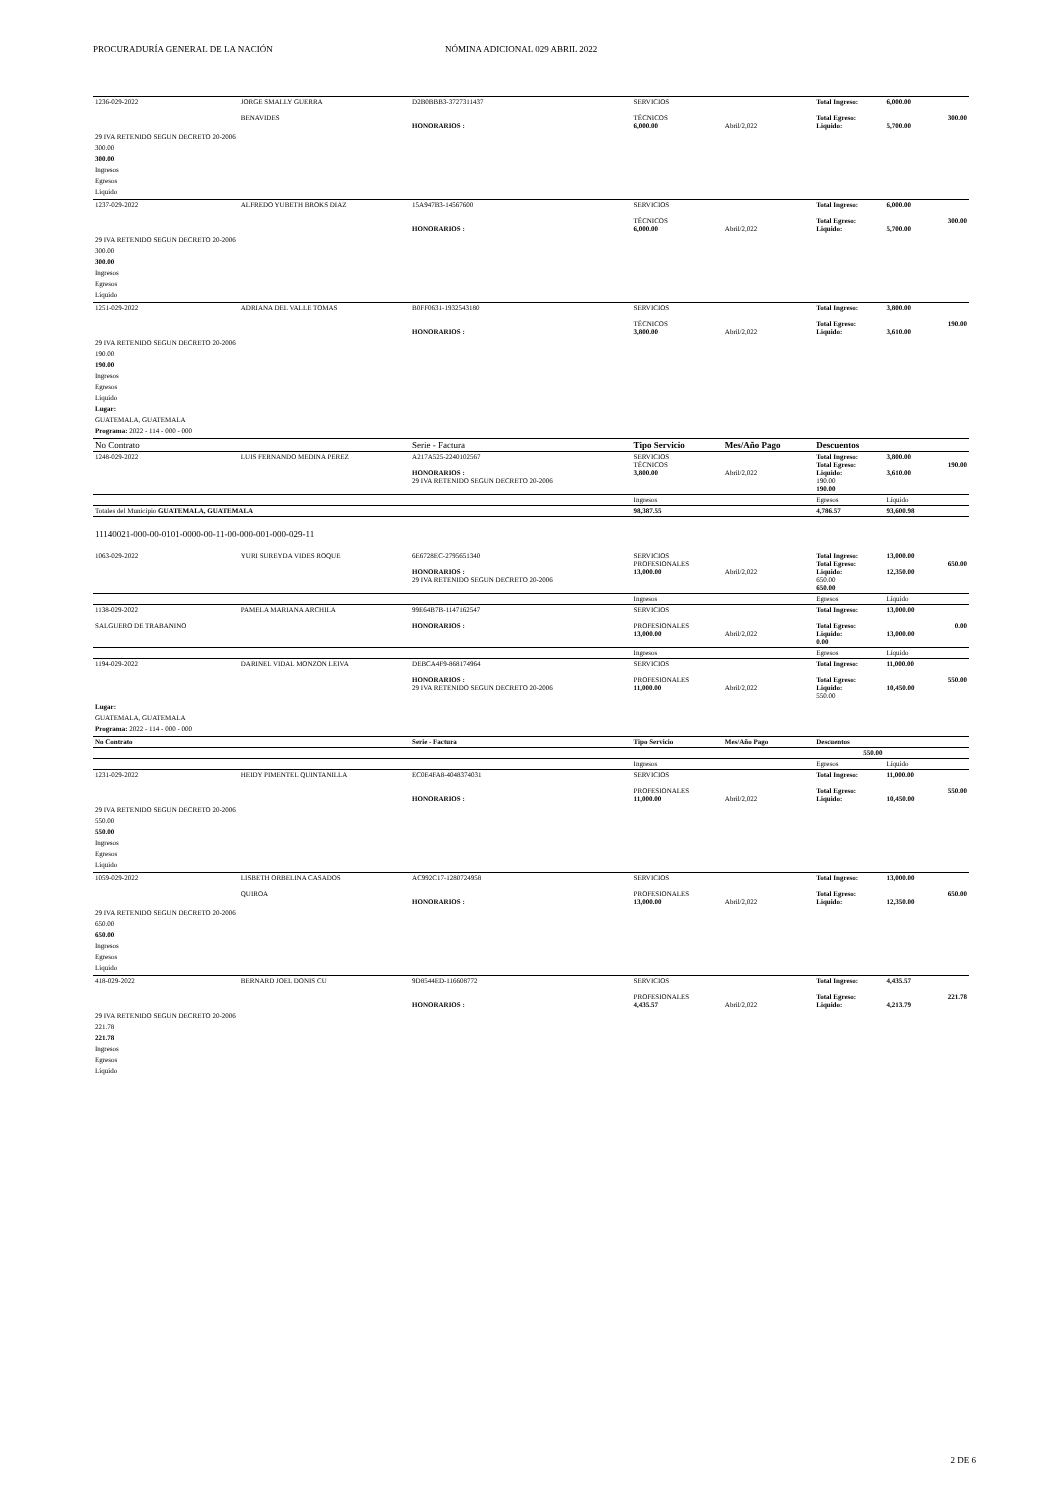PROCURADURÍA GENERAL DE LA NACIÓN NÓMINA ADICIONAL 029 ABRIL 2022
| 1236-029-2022 | JORGE SMALLY GUERRA BENAVIDES | D2B0BBB3-3727311437 HONORARIOS : | SERVICIOS TÉCNICOS 6,000.00 | Abril/2,022 | Total Ingreso: Total Egreso: Liquido: | 6,000.00 5,700.00 | 300.00 |
| 29 IVA RETENIDO SEGUN DECRETO 20-2006 300.00 300.00 Ingresos Egresos Líquido | | | | | | | |
| 1237-029-2022 | ALFREDO YUBETH BROKS DIAZ | 15A947B3-14567600 HONORARIOS : | SERVICIOS TÉCNICOS 6,000.00 | Abril/2,022 | Total Ingreso: Total Egreso: Liquido: | 6,000.00 5,700.00 | 300.00 |
| 29 IVA RETENIDO SEGUN DECRETO 20-2006 300.00 300.00 Ingresos Egresos Líquido | | | | | | | |
| 1251-029-2022 | ADRIANA DEL VALLE TOMAS | B0FF0631-1932543180 HONORARIOS : | SERVICIOS TÉCNICOS 3,800.00 | Abril/2,022 | Total Ingreso: Total Egreso: Liquido: | 3,800.00 3,610.00 | 190.00 |
| 29 IVA RETENIDO SEGUN DECRETO 20-2006 190.00 190.00 Ingresos Egresos Líquido Lugar: GUATEMALA, GUATEMALA Programa: 2022 - 114 - 000 - 000 | | | | | | | |
| No Contrato | | Serie - Factura | Tipo Servicio | Mes/Año Pago | Descuentos | | |
| 1248-029-2022 | LUIS FERNANDO MEDINA PEREZ | A217A525-2240102567 HONORARIOS : 29 IVA RETENIDO SEGUN DECRETO 20-2006 | SERVICIOS TÉCNICOS 3,800.00 | Abril/2,022 | Total Ingreso: Total Egreso: Liquido: 190.00 190.00 | 3,800.00 3,610.00 | 190.00 |
| | | | Ingresos | | Egresos | Líquido | |
| Totales del Municipio GUATEMALA, GUATEMALA | | | 98,387.55 | | 4,786.57 | 93,600.98 | |
| 11140021-000-00-0101-0000-00-11-00-000-001-000-029-11 | | | | | | | |
| 1063-029-2022 | YURI SUREYDA VIDES ROQUE | 6E6728EC-2795651340 HONORARIOS : 29 IVA RETENIDO SEGUN DECRETO 20-2006 | SERVICIOS PROFESIONALES 13,000.00 | Abril/2,022 | Total Ingreso: Total Egreso: Liquido: 650.00 650.00 | 13,000.00 12,350.00 | 650.00 |
| | | | Ingresos | | Egresos | Líquido | |
| 1138-029-2022 SALGUERO DE TRABANINO | PAMELA MARIANA ARCHILA | 99E64B7B-1147162547 HONORARIOS : | SERVICIOS PROFESIONALES 13,000.00 | Abril/2,022 | Total Ingreso: Total Egreso: Liquido: 0.00 | 13,000.00 13,000.00 | 0.00 |
| | | | Ingresos | | Egresos | Líquido | |
| 1194-029-2022 | DARINEL VIDAL MONZON LEIVA | DEBCA4F9-868174964 HONORARIOS : 29 IVA RETENIDO SEGUN DECRETO 20-2006 | SERVICIOS PROFESIONALES 11,000.00 | Abril/2,022 | Total Ingreso: Total Egreso: Liquido: 550.00 | 11,000.00 10,450.00 | 550.00 |
| Lugar: GUATEMALA, GUATEMALA Programa: 2022 - 114 - 000 - 000 | | | | | | | |
| No Contrato | | Serie - Factura | Tipo Servicio | Mes/Año Pago | Descuentos | | |
| 550.00 | | | | | | | |
| | | | Ingresos | | Egresos | Líquido | |
| 1231-029-2022 | HEIDY PIMENTEL QUINTANILLA | EC0E4FA8-4048374031 HONORARIOS : | SERVICIOS PROFESIONALES 11,000.00 | Abril/2,022 | Total Ingreso: Total Egreso: Liquido: | 11,000.00 10,450.00 | 550.00 |
| 29 IVA RETENIDO SEGUN DECRETO 20-2006 550.00 550.00 Ingresos Egresos Líquido | | | | | | | |
| 1059-029-2022 | LISBETH ORBELINA CASADOS QUIROA | AC992C17-1280724958 HONORARIOS : | SERVICIOS PROFESIONALES 13,000.00 | Abril/2,022 | Total Ingreso: Total Egreso: Liquido: | 13,000.00 12,350.00 | 650.00 |
| 29 IVA RETENIDO SEGUN DECRETO 20-2006 650.00 650.00 Ingresos Egresos Líquido | | | | | | | |
| 418-029-2022 | BERNARD JOEL DONIS CU | 9D8544ED-116608772 HONORARIOS : | SERVICIOS PROFESIONALES 4,435.57 | Abril/2,022 | Total Ingreso: Total Egreso: Liquido: | 4,435.57 4,213.79 | 221.78 |
| 29 IVA RETENIDO SEGUN DECRETO 20-2006 221.78 221.78 Ingresos Egresos Líquido | | | | | | | |
2 DE 6